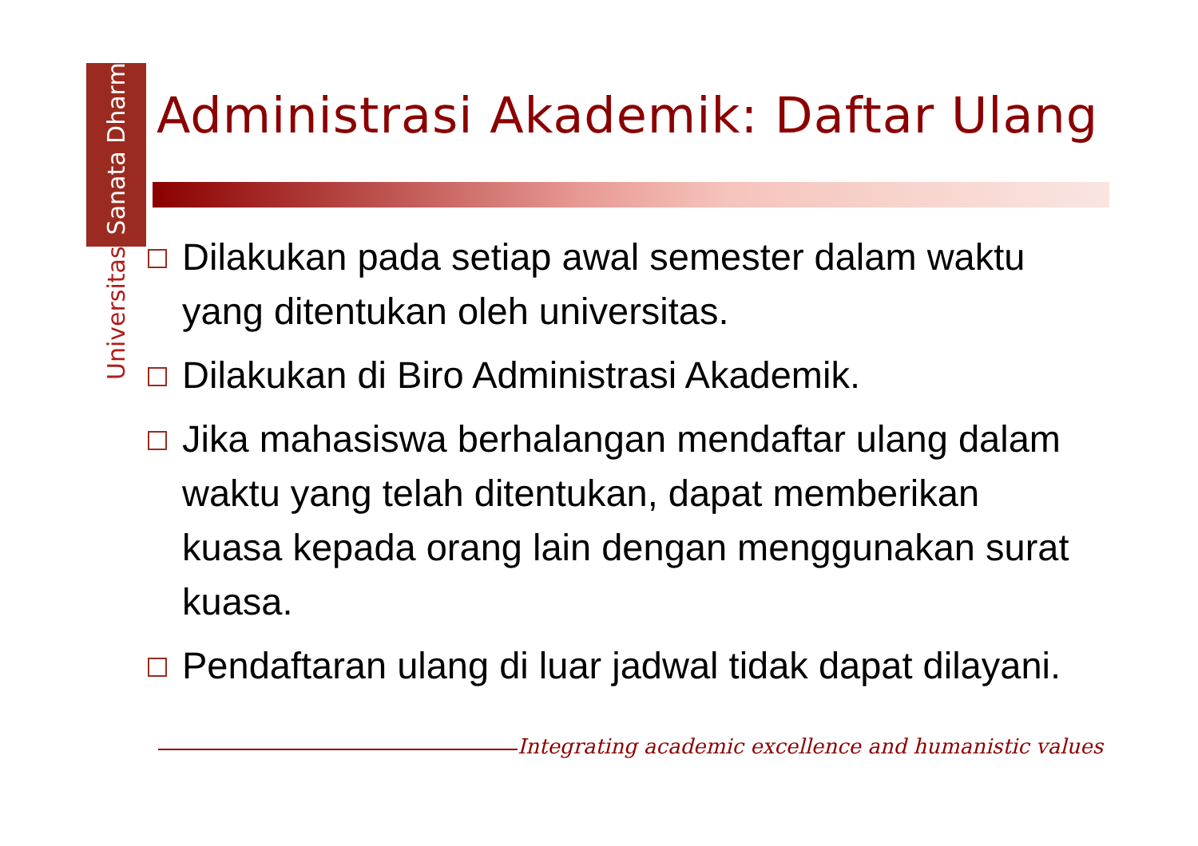Universitas Sanata Dharma
Administrasi Akademik: Daftar Ulang
Dilakukan pada setiap awal semester dalam waktu yang ditentukan oleh universitas.
Dilakukan di Biro Administrasi Akademik.
Jika mahasiswa berhalangan mendaftar ulang dalam waktu yang telah ditentukan, dapat memberikan kuasa kepada orang lain dengan menggunakan surat kuasa.
Pendaftaran ulang di luar jadwal tidak dapat dilayani.
Integrating academic excellence and humanistic values